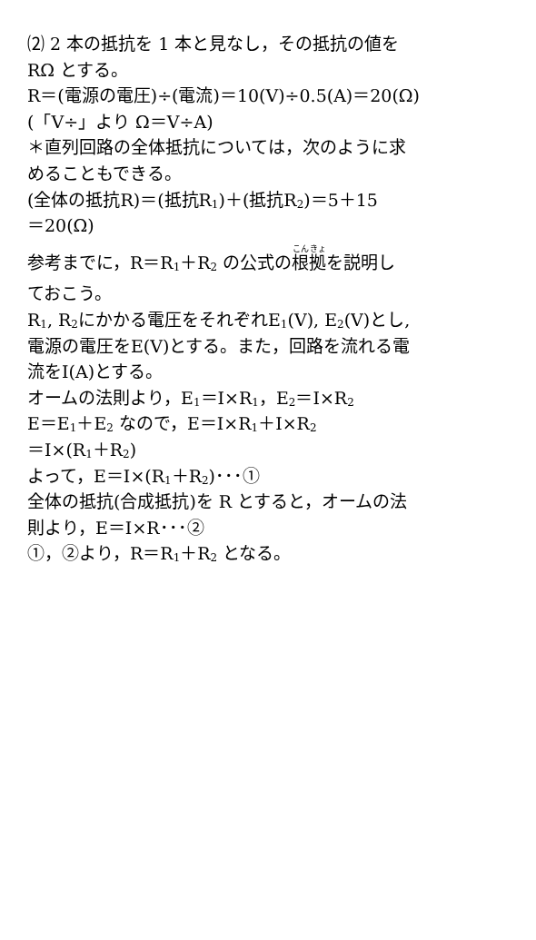⑵ 2 本の抵抗を 1 本と見なし，その抵抗の値を
RΩ とする。
R＝(電源の電圧)÷(電流)＝10(V)÷0.5(A)＝20(Ω)
(「V÷」より Ω＝V÷A)
＊直列回路の全体抵抗については，次のように求
めることもできる。
(全体の抵抗R)＝(抵抗R<sub>1</sub>)＋(抵抗R<sub>2</sub>)＝5＋15
＝20(Ω)
参考までに，R＝R<sub>1</sub>＋R<sub>2</sub> の公式の根拠を説明し
ておこう。
R<sub>1</sub>, R<sub>2</sub>にかかる電圧をそれぞれE<sub>1</sub>(V), E<sub>2</sub>(V)とし,
電源の電圧をE(V)とする。また，回路を流れる電
流をI(A)とする。
オームの法則より，E<sub>1</sub>＝I×R<sub>1</sub>，E<sub>2</sub>＝I×R<sub>2</sub>
E＝E<sub>1</sub>＋E<sub>2</sub> なので，E＝I×R<sub>1</sub>＋I×R<sub>2</sub>
＝I×(R<sub>1</sub>＋R<sub>2</sub>)
よって，E＝I×(R<sub>1</sub>＋R<sub>2</sub>)･･･①
全体の抵抗(合成抵抗)を R とすると，オームの法
則より，E＝I×R･･･②
①，②より，R＝R<sub>1</sub>＋R<sub>2</sub> となる。